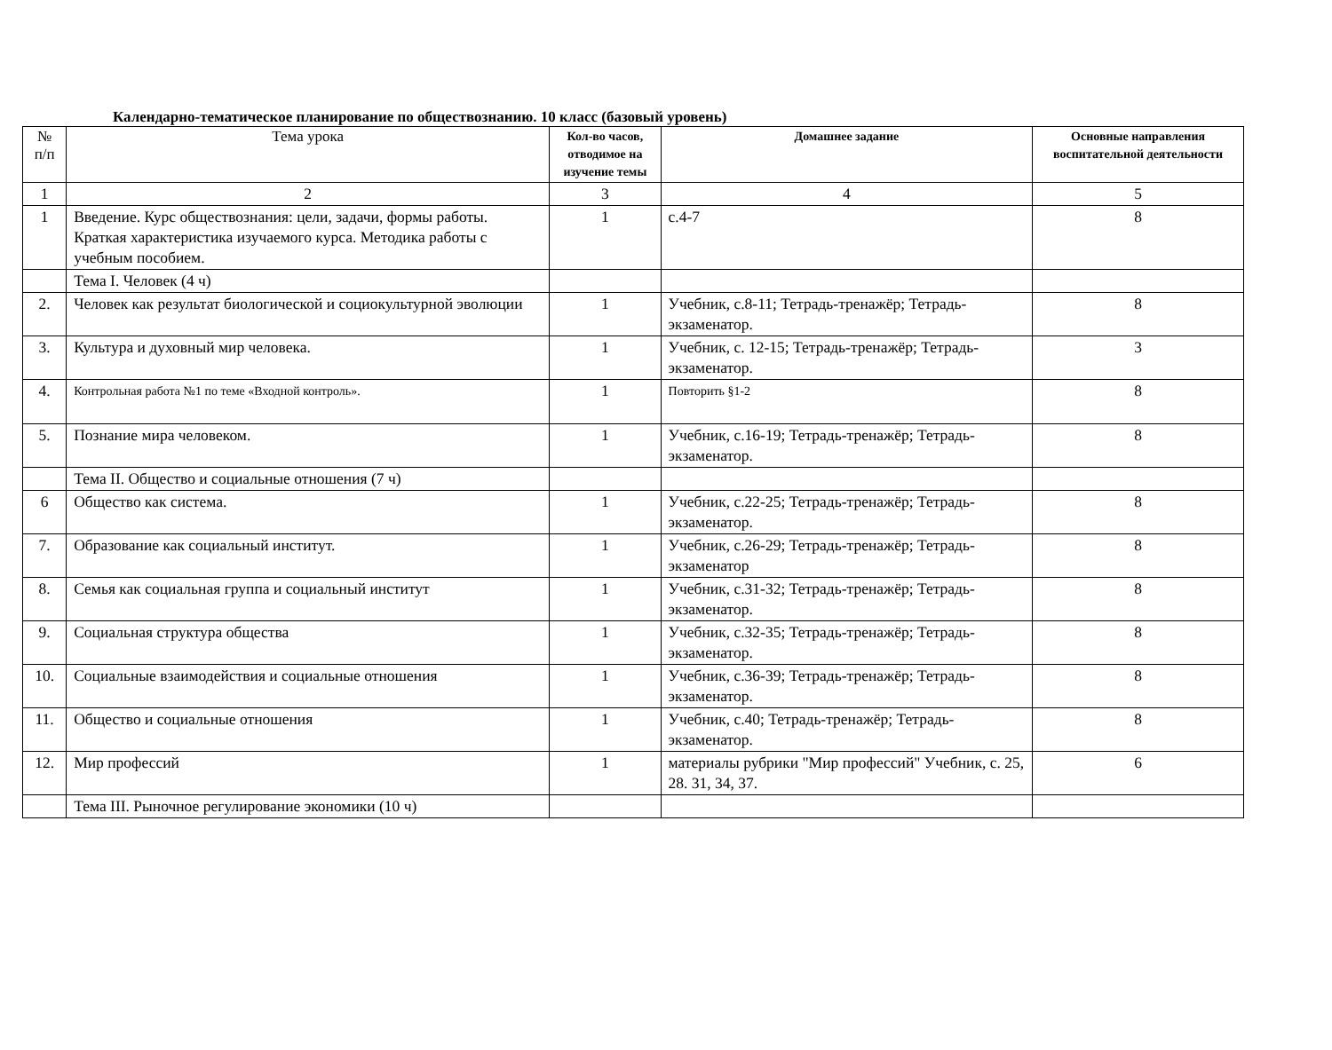Календарно-тематическое планирование по обществознанию. 10 класс (базовый уровень)
| № п/п | Тема урока | Кол-во часов, отводимое на изучение темы | Домашнее задание | Основные направления воспитательной деятельности |
| --- | --- | --- | --- | --- |
| 1 | 2 | 3 | 4 | 5 |
| 1 | Введение. Курс обществознания: цели, задачи, формы работы. Краткая характеристика изучаемого курса. Методика работы с учебным пособием. | 1 | с.4-7 | 8 |
| | Тема I. Человек (4 ч) | | | |
| 2. | Человек как результат биологической и социокультурной эволюции | 1 | Учебник, с.8-11; Тетрадь-тренажёр; Тетрадь-экзаменатор. | 8 |
| 3. | Культура и духовный мир человека. | 1 | Учебник, с. 12-15; Тетрадь-тренажёр; Тетрадь-экзаменатор. | 3 |
| 4. | Контрольная работа №1 по теме «Входной контроль». | 1 | Повторить §1-2 | 8 |
| 5. | Познание мира человеком. | 1 | Учебник, с.16-19; Тетрадь-тренажёр; Тетрадь-экзаменатор. | 8 |
| | Тема II. Общество и социальные отношения (7 ч) | | | |
| 6 | Общество как система. | 1 | Учебник, с.22-25; Тетрадь-тренажёр; Тетрадь-экзаменатор. | 8 |
| 7. | Образование как социальный институт. | 1 | Учебник, с.26-29; Тетрадь-тренажёр; Тетрадь-экзаменатор | 8 |
| 8. | Семья как социальная группа и социальный институт | 1 | Учебник, с.31-32; Тетрадь-тренажёр; Тетрадь-экзаменатор. | 8 |
| 9. | Социальная структура общества | 1 | Учебник, с.32-35; Тетрадь-тренажёр; Тетрадь-экзаменатор. | 8 |
| 10. | Социальные взаимодействия и социальные отношения | 1 | Учебник, с.36-39; Тетрадь-тренажёр; Тетрадь-экзаменатор. | 8 |
| 11. | Общество и социальные отношения | 1 | Учебник, с.40; Тетрадь-тренажёр; Тетрадь-экзаменатор. | 8 |
| 12. | Мир профессий | 1 | материалы рубрики "Мир профессий" Учебник, с. 25, 28. 31, 34, 37. | 6 |
| | Тема III. Рыночное регулирование экономики (10 ч) | | | |